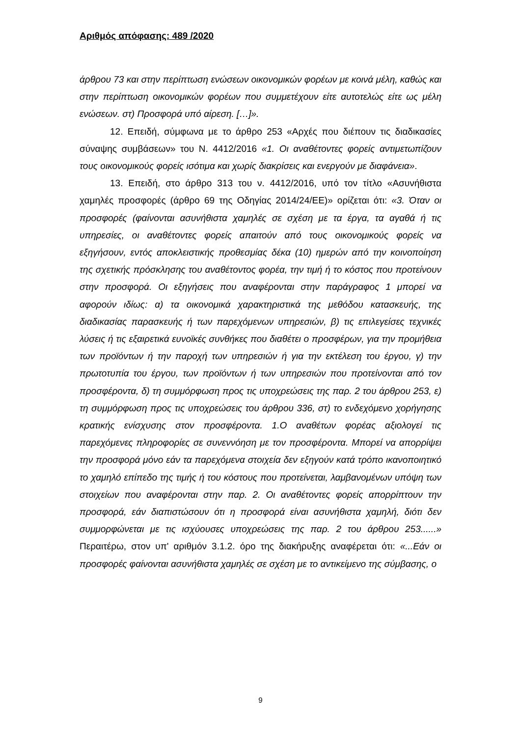Αριθμός απόφασης: 489 /2020
άρθρου 73 και στην περίπτωση ενώσεων οικονομικών φορέων με κοινά μέλη, καθώς και στην περίπτωση οικονομικών φορέων που συμμετέχουν είτε αυτοτελώς είτε ως μέλη ενώσεων. στ) Προσφορά υπό αίρεση. […]».
12. Επειδή, σύμφωνα με το άρθρο 253 «Αρχές που διέπουν τις διαδικασίες σύναψης συμβάσεων» του Ν. 4412/2016 «1. Οι αναθέτοντες φορείς αντιμετωπίζουν τους οικονομικούς φορείς ισότιμα και χωρίς διακρίσεις και ενεργούν με διαφάνεια».
13. Επειδή, στο άρθρο 313 του ν. 4412/2016, υπό τον τίτλο «Ασυνήθιστα χαμηλές προσφορές (άρθρο 69 της Οδηγίας 2014/24/ΕΕ)» ορίζεται ότι: «3. Όταν οι προσφορές (φαίνονται ασυνήθιστα χαμηλές σε σχέση με τα έργα, τα αγαθά ή τις υπηρεσίες, οι αναθέτοντες φορείς απαιτούν από τους οικονομικούς φορείς να εξηγήσουν, εντός αποκλειστικής προθεσμίας δέκα (10) ημερών από την κοινοποίηση της σχετικής πρόσκλησης του αναθέτοντος φορέα, την τιμή ή το κόστος που προτείνουν στην προσφορά. Οι εξηγήσεις που αναφέρονται στην παράγραφος 1 μπορεί να αφορούν ιδίως: α) τα οικονομικά χαρακτηριστικά της μεθόδου κατασκευής, της διαδικασίας παρασκευής ή των παρεχόμενων υπηρεσιών, β) τις επιλεγείσες τεχνικές λύσεις ή τις εξαιρετικά ευνοϊκές συνθήκες που διαθέτει ο προσφέρων, για την προμήθεια των προϊόντων ή την παροχή των υπηρεσιών ή για την εκτέλεση του έργου, γ) την πρωτοτυπία του έργου, των προϊόντων ή των υπηρεσιών που προτείνονται από τον προσφέροντα, δ) τη συμμόρφωση προς τις υποχρεώσεις της παρ. 2 του άρθρου 253, ε) τη συμμόρφωση προς τις υποχρεώσεις του άρθρου 336, στ) το ενδεχόμενο χορήγησης κρατικής ενίσχυσης στον προσφέροντα. 1.Ο αναθέτων φορέας αξιολογεί τις παρεχόμενες πληροφορίες σε συνεννόηση με τον προσφέροντα. Μπορεί να απορρίψει την προσφορά μόνο εάν τα παρεχόμενα στοιχεία δεν εξηγούν κατά τρόπο ικανοποιητικό το χαμηλό επίπεδο της τιμής ή του κόστους που προτείνεται, λαμβανομένων υπόψη των στοιχείων που αναφέρονται στην παρ. 2. Οι αναθέτοντες φορείς απορρίπτουν την προσφορά, εάν διαπιστώσουν ότι η προσφορά είναι ασυνήθιστα χαμηλή, διότι δεν συμμορφώνεται με τις ισχύουσες υποχρεώσεις της παρ. 2 του άρθρου 253......» Περαιτέρω, στον υπ' αριθμόν 3.1.2. όρο της διακήρυξης αναφέρεται ότι: «...Εάν οι προσφορές φαίνονται ασυνήθιστα χαμηλές σε σχέση με το αντικείμενο της σύμβασης, ο
9